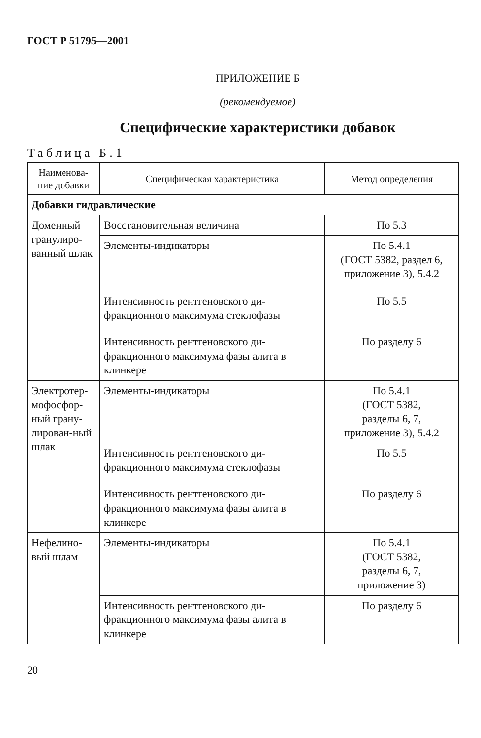ГОСТ Р 51795—2001
ПРИЛОЖЕНИЕ Б
(рекомендуемое)
Специфические характеристики добавок
Таблица Б.1
| Наименова- ние добавки | Специфическая характеристика | Метод определения |
| --- | --- | --- |
| Добавки гидравлические | | |
| Доменный гранулиро-ванный шлак | Восстановительная величина | По 5.3 |
| | Элементы-индикаторы | По 5.4.1 (ГОСТ 5382, раздел 6, приложение 3), 5.4.2 |
| | Интенсивность рентгеновского ди-фракционного максимума стеклофазы | По 5.5 |
| | Интенсивность рентгеновского ди-фракционного максимума фазы алита в клинкере | По разделу 6 |
| Электротер-мофосфор-ный грану-лирован-ный шлак | Элементы-индикаторы | По 5.4.1 (ГОСТ 5382, разделы 6, 7, приложение 3), 5.4.2 |
| | Интенсивность рентгеновского ди-фракционного максимума стеклофазы | По 5.5 |
| | Интенсивность рентгеновского ди-фракционного максимума фазы алита в клинкере | По разделу 6 |
| Нефелино-вый шлам | Элементы-индикаторы | По 5.4.1 (ГОСТ 5382, разделы 6, 7, приложение 3) |
| | Интенсивность рентгеновского ди-фракционного максимума фазы алита в клинкере | По разделу 6 |
20